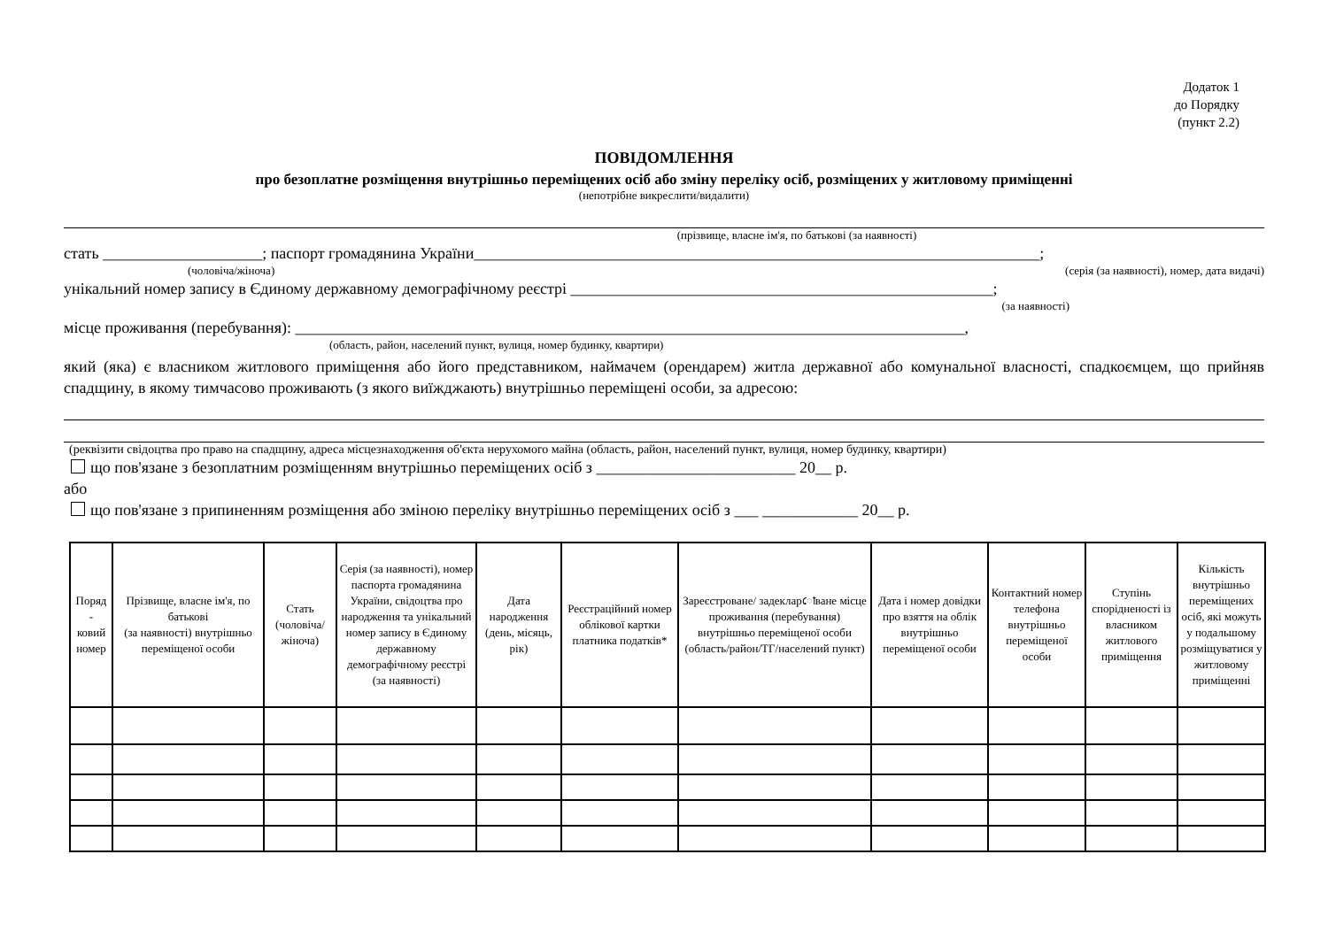Додаток 1
до Порядку
(пункт 2.2)
ПОВІДОМЛЕННЯ
про безоплатне розміщення внутрішньо переміщених осіб або зміну переліку осіб, розміщених у житловому приміщенні
(непотрібне викреслити/видалити)
(прізвище, власне ім'я, по батькові (за наявності)
стать ____________________; паспорт громадянина України_______________________________________________________________________;
(чоловіча/жіноча) (серія (за наявності), номер, дата видачі)
унікальний номер запису в Єдиному державному демографічному реєстрі _____________________________________________________;
(за наявності)
місце проживання (перебування): ____________________________________________________________________________________,
(область, район, населений пункт, вулиця, номер будинку, квартири)
який (яка) є власником житлового приміщення або його представником, наймачем (орендарем) житла державної або комунальної власності, спадкоємцем, що прийняв спадщину, в якому тимчасово проживають (з якого виїжджають) внутрішньо переміщені особи, за адресою:
(реквізити свідоцтва про право на спадщину, адреса місцезнаходження об'єкта нерухомого майна (область, район, населений пункт, вулиця, номер будинку, квартири)
що пов'язане з безоплатним розміщенням внутрішньо переміщених осіб з _________________________ 20__ р.
або
що пов'язане з припиненням розміщення або зміною переліку внутрішньо переміщених осіб з ___ ____________ 20__ р.
| Поряд - ковий номер | Прізвище, власне ім'я, по батькові (за наявності) внутрішньо переміщеної особи | Стать (чоловіча/ жіноча) | Серія (за наявності), номер паспорта громадянина України, свідоцтва про народження та унікальний номер запису в Єдиному державному демографічному реєстрі (за наявності) | Дата народження (день, місяць, рік) | Реєстраційний номер облікової картки платника податків* | Зареєстроване/ задекларোване місце проживання (перебування) внутрішньо переміщеної особи (область/район/ТГ/населений пункт) | Дата і номер довідки про взяття на облік внутрішньо переміщеної особи | Контактний номер телефона внутрішньо переміщеної особи | Ступінь спорідненості із власником житлового приміщення | Кількість внутрішньо переміщених осіб, які можуть у подальшому розміщуватися у житловому приміщенні |
| --- | --- | --- | --- | --- | --- | --- | --- | --- | --- | --- |